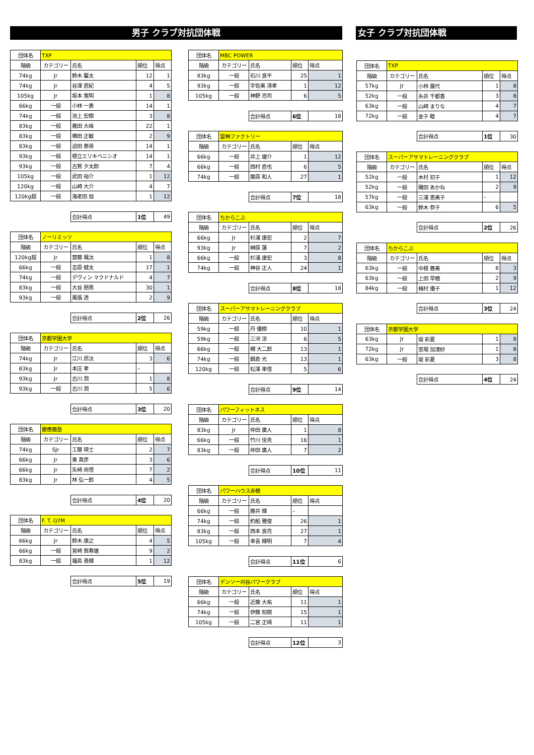男子 クラブ対抗団体戦 女子 クラブ対抗団体戦
| 団体名 | TXP | | | |
| 階級 | カテゴリー | 氏名 | 順位 | 得点 |
| 74kg | Jr | 鈴木 馨太 | 12 | 1 |
| 74kg | Jr | 谷澤 直紀 | 4 | 5 |
| 105kg | Jr | 坂本 寛明 | 1 | 8 |
| 66kg | 一般 | 小林 一貴 | 14 | 1 |
| 74kg | 一般 | 池上 宏樹 | 3 | 8 |
| 83kg | 一般 | 義田 大峰 | 22 | 1 |
| 83kg | 一般 | 横田 正敏 | 2 | 9 |
| 83kg | 一般 | 迫田 泰英 | 14 | 1 |
| 93kg | 一般 | 根立エリキベニシオ | 14 | 1 |
| 93kg | 一般 | 古賀 夕太郎 | 7 | 4 |
| 105kg | 一般 | 武田 裕介 | 1 | 12 |
| 120kg | 一般 | 山崎 大介 | 4 | 7 |
| 120kg超 | 一般 | 海老田 旭 | 1 | 12 |
| | | 合計得点 | 1位 | 49 |
| 団体名 | ノーリミッツ | | | |
| 階級 | カテゴリー | 氏名 | 順位 | 得点 |
| 120kg超 | Jr | 齋藤 颯汰 | 1 | 8 |
| 66kg | 一般 | 吉原 健太 | 17 | 1 |
| 74kg | 一般 | デヴィン マクドナルド | 4 | 7 |
| 83kg | 一般 | 大谷 朋男 | 30 | 1 |
| 93kg | 一般 | 風張 透 | 2 | 9 |
| | | 合計得点 | 2位 | 26 |
| 団体名 | 京都学園大学 | | | |
| 階級 | カテゴリー | 氏名 | 順位 | 得点 |
| 74kg | Jr | 江川 昂汰 | 3 | 6 |
| 83kg | Jr | 本庄 孝 | – | |
| 93kg | Jr | 古川 潤 | 1 | 8 |
| 93kg | 一般 | 古川 潤 | 5 | 6 |
| | | 合計得点 | 3位 | 20 |
| 団体名 | 慶應義塾 | | | |
| 階級 | カテゴリー | 氏名 | 順位 | 得点 |
| 74kg | SJr | 工藤 瑛士 | 2 | 7 |
| 66kg | Jr | 東 真彦 | 3 | 6 |
| 66kg | Jr | 矢崎 尚悟 | 7 | 2 |
| 83kg | Jr | 林 弘一郎 | 4 | 5 |
| | | 合計得点 | 4位 | 20 |
| 団体名 | F. T. GYM | | | |
| 階級 | カテゴリー | 氏名 | 順位 | 得点 |
| 66kg | Jr | 鈴木 康之 | 4 | 5 |
| 66kg | 一般 | 宮崎 賀寿雄 | 9 | 2 |
| 83kg | 一般 | 福島 勇輝 | 1 | 12 |
| | | 合計得点 | 5位 | 19 |
| 団体名 | MBC POWER | | | |
| 階級 | カテゴリー | 氏名 | 順位 | 得点 |
| 83kg | 一般 | 石川 良平 | 25 | 1 |
| 93kg | 一般 | 宇佐美 清孝 | 1 | 12 |
| 105kg | 一般 | 神野 亮司 | 6 | 5 |
| | | 合計得点 | 6位 | 18 |
| 団体名 | 雷神ファクトリー | | | |
| 階級 | カテゴリー | 氏名 | 順位 | 得点 |
| 66kg | 一般 | 井上 雄介 | 1 | 12 |
| 66kg | 一般 | 西村 直也 | 6 | 5 |
| 74kg | 一般 | 藤原 和人 | 27 | 1 |
| | | 合計得点 | 7位 | 18 |
| 団体名 | ちからこぶ | | | |
| 階級 | カテゴリー | 氏名 | 順位 | 得点 |
| 66kg | Jr | 杉浦 康宏 | 2 | 7 |
| 93kg | Jr | 榊原 蓮 | 7 | 2 |
| 66kg | 一般 | 杉浦 康宏 | 3 | 8 |
| 74kg | 一般 | 神谷 正人 | 24 | 1 |
| | | 合計得点 | 8位 | 18 |
| 団体名 | スーパーアサマトレーニングクラブ | | | |
| 階級 | カテゴリー | 氏名 | 順位 | 得点 |
| 59kg | 一般 | 丹 優樹 | 10 | 1 |
| 59kg | 一般 | 三河 涼 | 6 | 5 |
| 66kg | 一般 | 槻 大二郎 | 13 | 1 |
| 74kg | 一般 | 鍋倉 光 | 13 | 1 |
| 120kg | 一般 | 松澤 孝信 | 5 | 6 |
| | | 合計得点 | 9位 | 14 |
| 団体名 | パワーフィットネス | | | |
| 階級 | カテゴリー | 氏名 | 順位 | 得点 |
| 83kg | Jr | 仲田 廣人 | 1 | 8 |
| 66kg | 一般 | 竹川 佳克 | 16 | 1 |
| 83kg | 一般 | 仲田 廣人 | 7 | 2 |
| | | 合計得点 | 10位 | 11 |
| 団体名 | パワーハウス赤穂 | | | |
| 階級 | カテゴリー | 氏名 | 順位 | 得点 |
| 66kg | 一般 | 藤井 輝 | – | |
| 74kg | 一般 | 釣船 雅俊 | 26 | 1 |
| 83kg | 一般 | 西本 良亮 | 27 | 1 |
| 105kg | 一般 | 幸喜 輝明 | 7 | 4 |
| | | 合計得点 | 11位 | 6 |
| 団体名 | デンソー刈谷パワークラブ | | | |
| 階級 | カテゴリー | 氏名 | 順位 | 得点 |
| 66kg | 一般 | 近藤 大祐 | 11 | 1 |
| 74kg | 一般 | 伊藤 知樹 | 15 | 1 |
| 105kg | 一般 | 二宮 正晴 | 11 | 1 |
| | | 合計得点 | 12位 | 3 |
| 団体名 | TXP | | | |
| 階級 | カテゴリー | 氏名 | 順位 | 得点 |
| 57kg | Jr | 小林 展代 | 1 | 8 |
| 52kg | 一般 | 糸井 千都香 | 3 | 8 |
| 63kg | 一般 | 山崎 まりな | 4 | 7 |
| 72kg | 一般 | 金子 睦 | 4 | 7 |
| | | 合計得点 | 1位 | 30 |
| 団体名 | スーパーアサマトレーニングクラブ | | | |
| 階級 | カテゴリー | 氏名 | 順位 | 得点 |
| 52kg | 一般 | 木村 初子 | 1 | 12 |
| 52kg | 一般 | 磯田 あかね | 2 | 9 |
| 57kg | 一般 | 三浦 恵美子 | – | |
| 63kg | 一般 | 鈴木 恭子 | 6 | 5 |
| | | 合計得点 | 2位 | 26 |
| 団体名 | ちからこぶ | | | |
| 階級 | カテゴリー | 氏名 | 順位 | 得点 |
| 63kg | 一般 | 中根 春美 | 8 | 3 |
| 63kg | 一般 | 上田 早穂 | 2 | 9 |
| 84kg | 一般 | 梅村 優子 | 1 | 12 |
| | | 合計得点 | 3位 | 24 |
| 団体名 | 京都学園大学 | | | |
| 63kg | Jr | 堤 彩夏 | 1 | 8 |
| 72kg | Jr | 窓場 加津紗 | 1 | 8 |
| 63kg | 一般 | 堤 彩夏 | 3 | 8 |
| | | 合計得点 | 4位 | 24 |